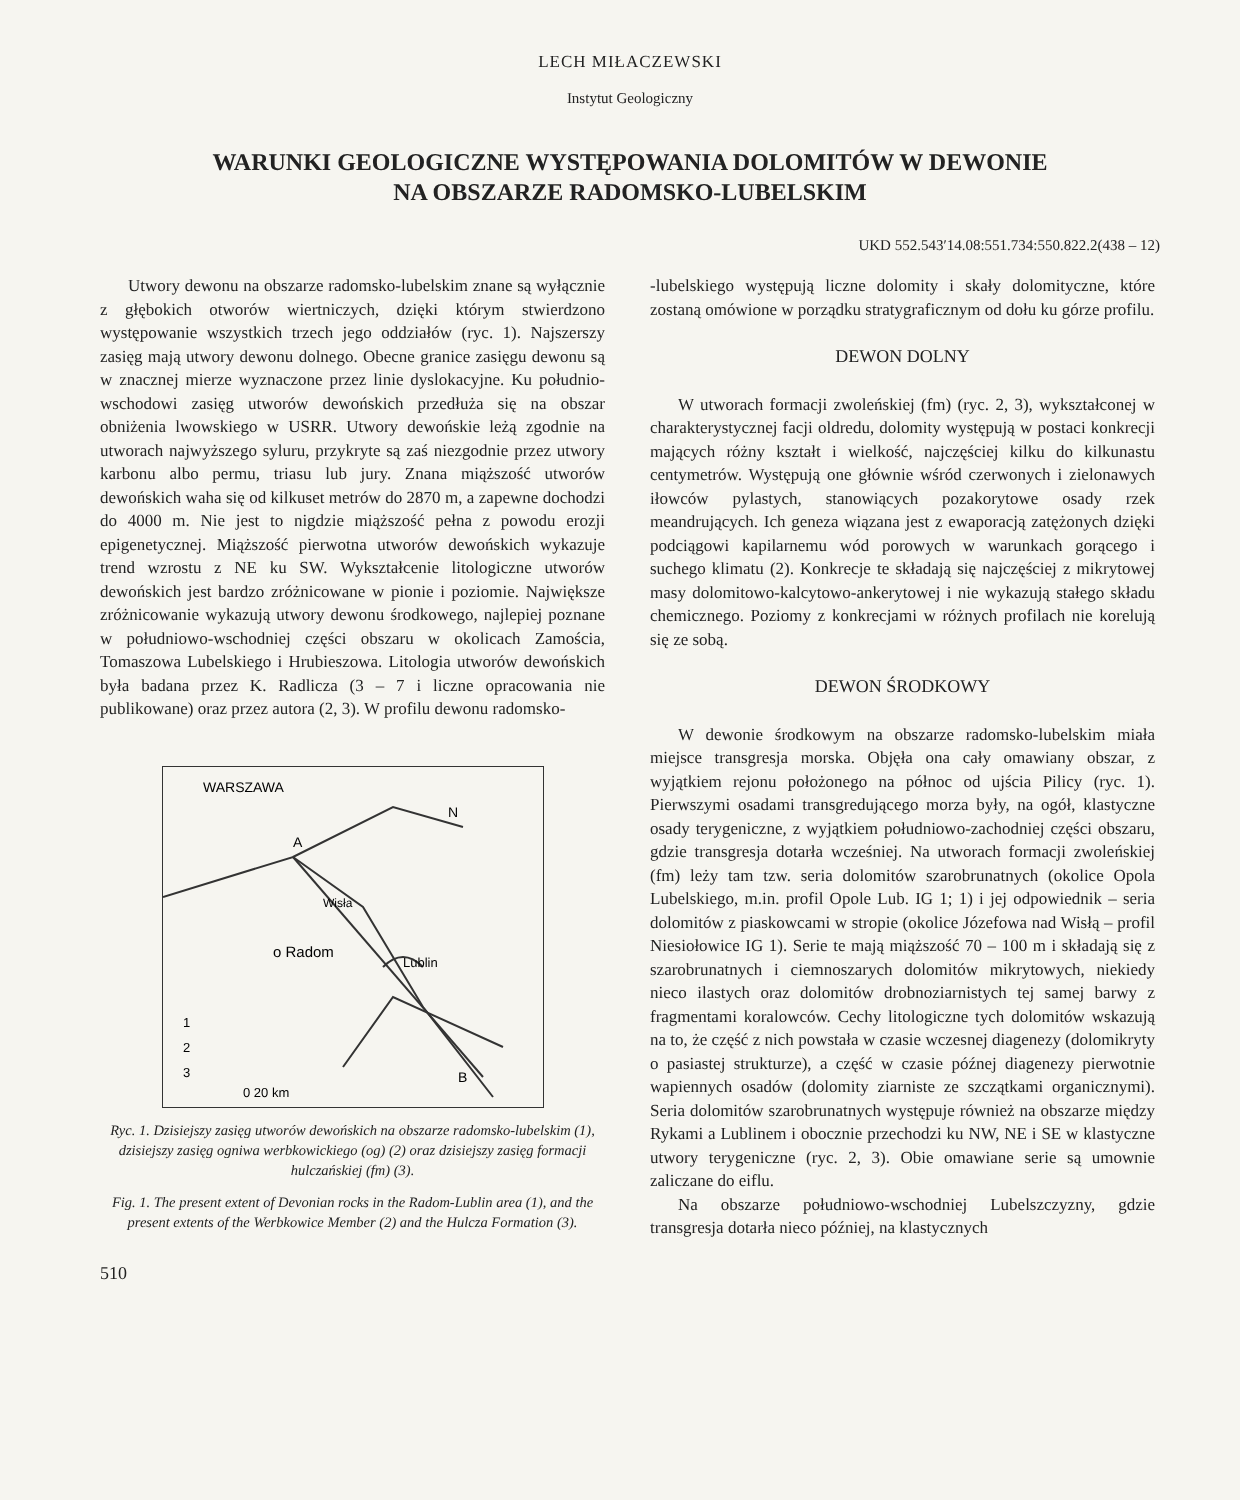LECH MIŁACZEWSKI
Instytut Geologiczny
WARUNKI GEOLOGICZNE WYSTĘPOWANIA DOLOMITÓW W DEWONIE
NA OBSZARZE RADOMSKO-LUBELSKIM
UKD 552.543′14.08:551.734:550.822.2(438 – 12)
Utwory dewonu na obszarze radomsko-lubelskim znane są wyłącznie z głębokich otworów wiertniczych, dzięki którym stwierdzono występowanie wszystkich trzech jego oddziałów (ryc. 1). Najszerszy zasięg mają utwory dewonu dolnego. Obecne granice zasięgu dewonu są w znacznej mierze wyznaczone przez linie dyslokacyjne. Ku południo-wschodowi zasięg utworów dewońskich przedłuża się na obszar obniżenia lwowskiego w USRR. Utwory dewońskie leżą zgodnie na utworach najwyższego syluru, przykryte są zaś niezgodnie przez utwory karbonu albo permu, triasu lub jury. Znana miąższość utworów dewońskich waha się od kilkuset metrów do 2870 m, a zapewne dochodzi do 4000 m. Nie jest to nigdzie miąższość pełna z powodu erozji epigenetycznej. Miąższość pierwotna utworów dewońskich wykazuje trend wzrostu z NE ku SW. Wykształcenie litologiczne utworów dewońskich jest bardzo zróżnicowane w pionie i poziomie. Największe zróżnicowanie wykazują utwory dewonu środkowego, najlepiej poznane w południowo-wschodniej części obszaru w okolicach Zamościa, Tomaszowa Lubelskiego i Hrubieszowa. Litologia utworów dewońskich była badana przez K. Radlicza (3 – 7 i liczne opracowania nie publikowane) oraz przez autora (2, 3). W profilu dewonu radomsko-
WARSZAWA
A
o Radom
Lublin
Wisła
N
B
1
2
3
0 20 km
Ryc. 1. Dzisiejszy zasięg utworów dewońskich na obszarze radomsko-lubelskim (1), dzisiejszy zasięg ogniwa werbkowickiego (og) (2) oraz dzisiejszy zasięg formacji hulczańskiej (fm) (3).
Fig. 1. The present extent of Devonian rocks in the Radom-Lublin area (1), and the present extents of the Werbkowice Member (2) and the Hulcza Formation (3).
510
-lubelskiego występują liczne dolomity i skały dolomityczne, które zostaną omówione w porządku stratygraficznym od dołu ku górze profilu.
DEWON DOLNY
W utworach formacji zwoleńskiej (fm) (ryc. 2, 3), wykształconej w charakterystycznej facji oldredu, dolomity występują w postaci konkrecji mających różny kształt i wielkość, najczęściej kilku do kilkunastu centymetrów. Występują one głównie wśród czerwonych i zielonawych iłowców pylastych, stanowiących pozakorytowe osady rzek meandrujących. Ich geneza wiązana jest z ewaporacją zatężonych dzięki podciągowi kapilarnemu wód porowych w warunkach gorącego i suchego klimatu (2). Konkrecje te składają się najczęściej z mikrytowej masy dolomitowo-kalcytowo-ankerytowej i nie wykazują stałego składu chemicznego. Poziomy z konkrecjami w różnych profilach nie korelują się ze sobą.
DEWON ŚRODKOWY
W dewonie środkowym na obszarze radomsko-lubelskim miała miejsce transgresja morska. Objęła ona cały omawiany obszar, z wyjątkiem rejonu położonego na północ od ujścia Pilicy (ryc. 1). Pierwszymi osadami transgredującego morza były, na ogół, klastyczne osady terygeniczne, z wyjątkiem południowo-zachodniej części obszaru, gdzie transgresja dotarła wcześniej. Na utworach formacji zwoleńskiej (fm) leży tam tzw. seria dolomitów szarobrunatnych (okolice Opola Lubelskiego, m.in. profil Opole Lub. IG 1; 1) i jej odpowiednik – seria dolomitów z piaskowcami w stropie (okolice Józefowa nad Wisłą – profil Niesiołowice IG 1). Serie te mają miąższość 70 – 100 m i składają się z szarobrunatnych i ciemnoszarych dolomitów mikrytowych, niekiedy nieco ilastych oraz dolomitów drobnoziarnistych tej samej barwy z fragmentami koralowców. Cechy litologiczne tych dolomitów wskazują na to, że część z nich powstała w czasie wczesnej diagenezy (dolomikryty o pasiastej strukturze), a część w czasie późnej diagenezy pierwotnie wapiennych osadów (dolomity ziarniste ze szczątkami organicznymi). Seria dolomitów szarobrunatnych występuje również na obszarze między Rykami a Lublinem i obocznie przechodzi ku NW, NE i SE w klastyczne utwory terygeniczne (ryc. 2, 3). Obie omawiane serie są umownie zaliczane do eiflu.
Na obszarze południowo-wschodniej Lubelszczyzny, gdzie transgresja dotarła nieco później, na klastycznych